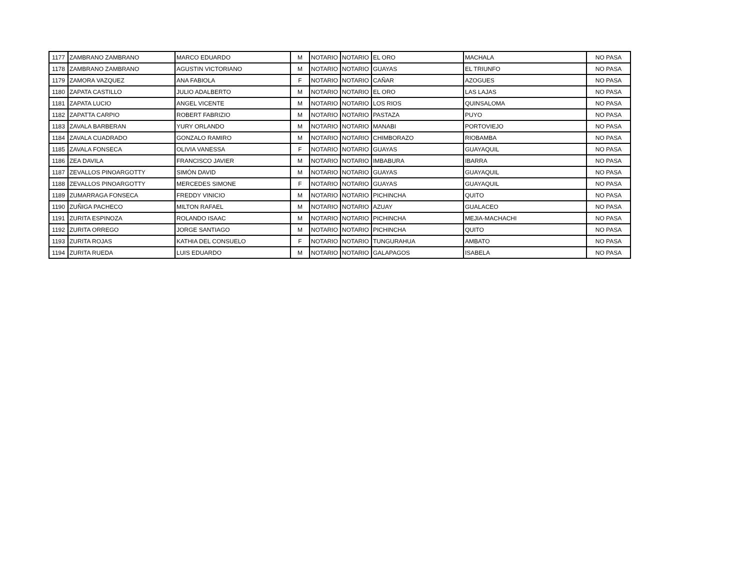| 1177 | ZAMBRANO ZAMBRANO | MARCO EDUARDO | M | NOTARIO | NOTARIO | EL ORO | MACHALA | NO PASA |
| 1178 | ZAMBRANO ZAMBRANO | AGUSTIN VICTORIANO | M | NOTARIO | NOTARIO | GUAYAS | EL TRIUNFO | NO PASA |
| 1179 | ZAMORA VAZQUEZ | ANA FABIOLA | F | NOTARIO | NOTARIO | CAÑAR | AZOGUES | NO PASA |
| 1180 | ZAPATA CASTILLO | JULIO ADALBERTO | M | NOTARIO | NOTARIO | EL ORO | LAS LAJAS | NO PASA |
| 1181 | ZAPATA LUCIO | ANGEL VICENTE | M | NOTARIO | NOTARIO | LOS RIOS | QUINSALOMA | NO PASA |
| 1182 | ZAPATTA CARPIO | ROBERT FABRIZIO | M | NOTARIO | NOTARIO | PASTAZA | PUYO | NO PASA |
| 1183 | ZAVALA BARBERAN | YURY ORLANDO | M | NOTARIO | NOTARIO | MANABI | PORTOVIEJO | NO PASA |
| 1184 | ZAVALA CUADRADO | GONZALO RAMIRO | M | NOTARIO | NOTARIO | CHIMBORAZO | RIOBAMBA | NO PASA |
| 1185 | ZAVALA FONSECA | OLIVIA VANESSA | F | NOTARIO | NOTARIO | GUAYAS | GUAYAQUIL | NO PASA |
| 1186 | ZEA DAVILA | FRANCISCO JAVIER | M | NOTARIO | NOTARIO | IMBABURA | IBARRA | NO PASA |
| 1187 | ZEVALLOS PINOARGOTTY | SIMÓN DAVID | M | NOTARIO | NOTARIO | GUAYAS | GUAYAQUIL | NO PASA |
| 1188 | ZEVALLOS PINOARGOTTY | MERCEDES SIMONE | F | NOTARIO | NOTARIO | GUAYAS | GUAYAQUIL | NO PASA |
| 1189 | ZUMARRAGA FONSECA | FREDDY VINICIO | M | NOTARIO | NOTARIO | PICHINCHA | QUITO | NO PASA |
| 1190 | ZUÑIGA PACHECO | MILTON RAFAEL | M | NOTARIO | NOTARIO | AZUAY | GUALACEO | NO PASA |
| 1191 | ZURITA ESPINOZA | ROLANDO ISAAC | M | NOTARIO | NOTARIO | PICHINCHA | MEJIA-MACHACHI | NO PASA |
| 1192 | ZURITA ORREGO | JORGE SANTIAGO | M | NOTARIO | NOTARIO | PICHINCHA | QUITO | NO PASA |
| 1193 | ZURITA ROJAS | KATHIA DEL CONSUELO | F | NOTARIO | NOTARIO | TUNGURAHUA | AMBATO | NO PASA |
| 1194 | ZURITA RUEDA | LUIS EDUARDO | M | NOTARIO | NOTARIO | GALAPAGOS | ISABELA | NO PASA |